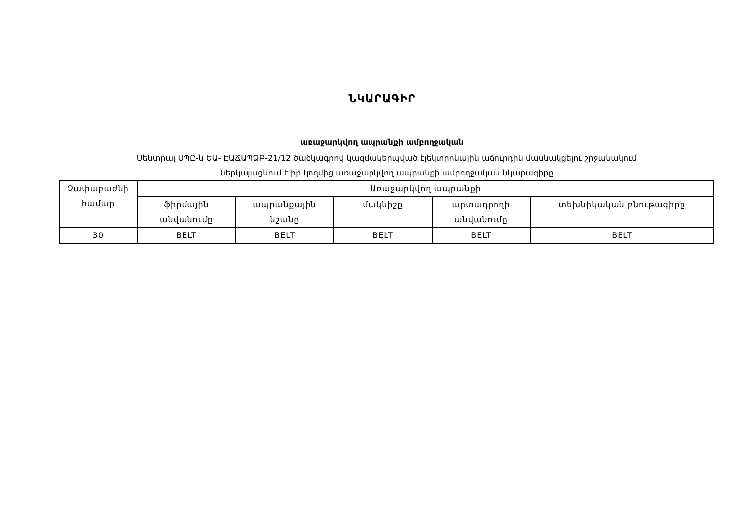ՆԿԱՐԱԳԻՐ
առաջարկվող ապրանքի ամբողջական
Սենտրալ ՍՊԸ-ն ԵԱ- ԷԱՃԱՊՁԲ-21/12 ծածկագրով կազմակերպված էլեկտրոնային աճուրդին մասնակցելու շրջանակում
ներկայացնում է իր կողմից առաջարկվող ապրանքի ամբողջական նկարագիրը
| Չափաբաժնի համար | Առաջարկվող ապրանքի | | | | |
| | ֆիրմային անվանումը | ապրանքային նշանը | մակնիշը | արտադրողի անվանումը | տեխնիկական բնութագիրը |
| 30 | BELT | BELT | BELT | BELT | BELT |